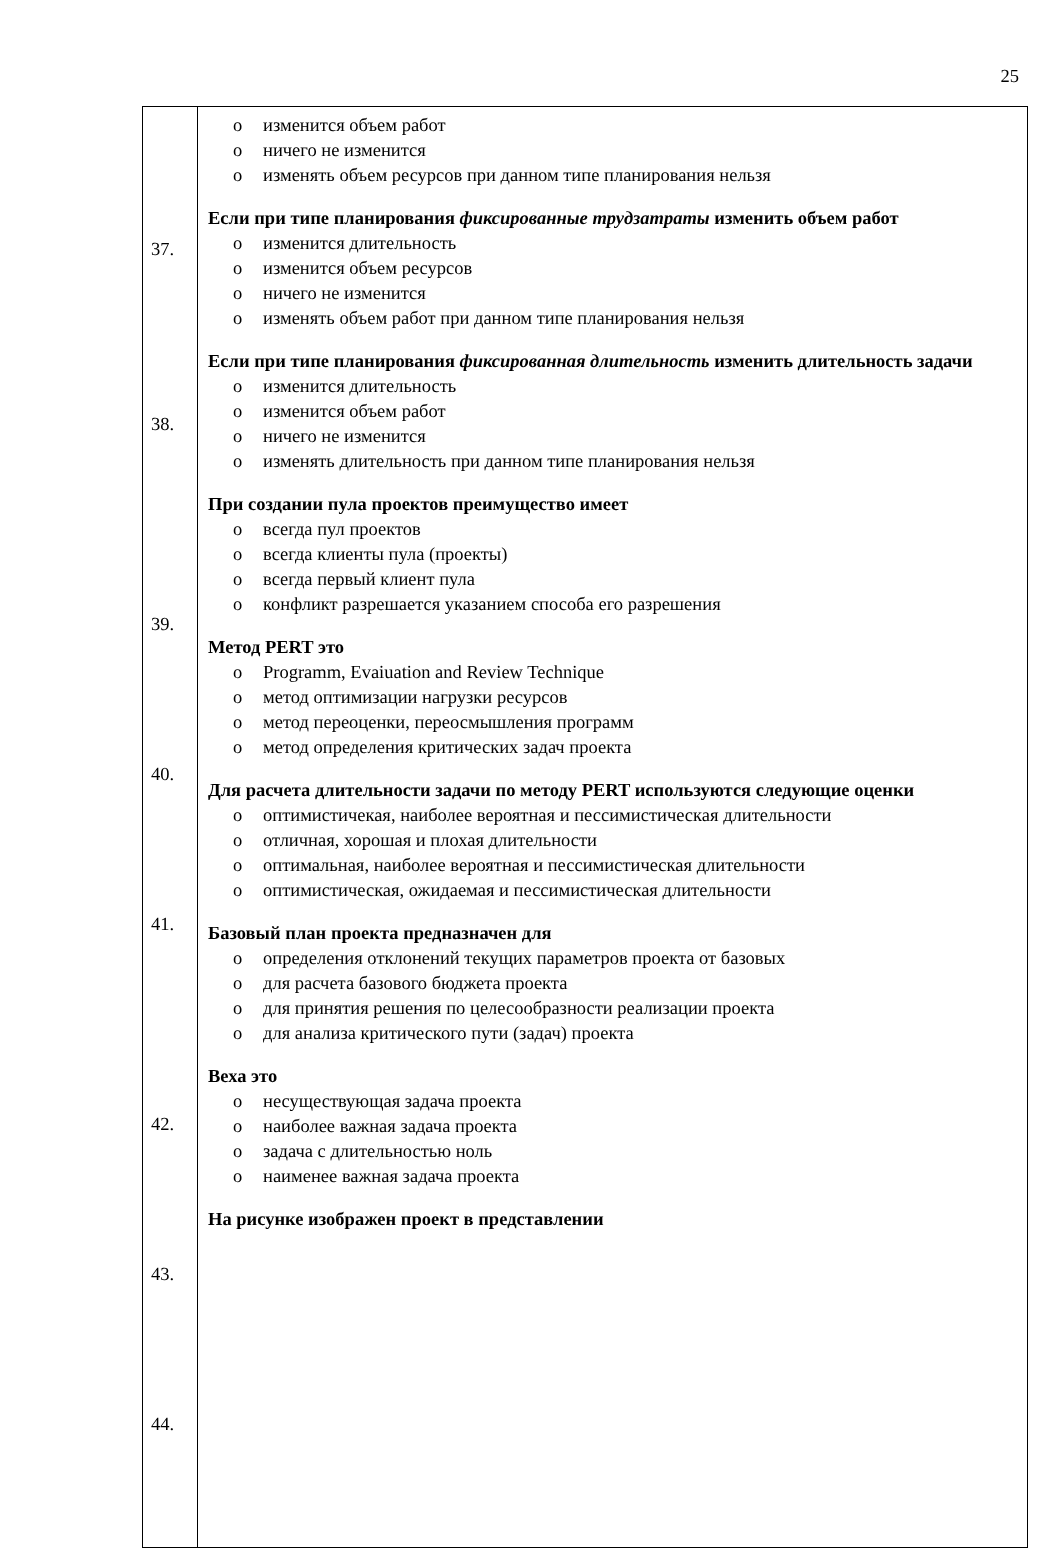25
| 37. 38. 39. 40. 41. 42. 43. 44. | изменится объем работ ничего не изменится изменять объем ресурсов при данном типе планирования нельзя Если при типе планирования фиксированные трудзатраты изменить объем работ изменится длительность изменится объем ресурсов ничего не изменится изменять объем работ при данном типе планирования нельзя Если при типе планирования фиксированная длительность изменить длительность задачи изменится длительность изменится объем работ ничего не изменится изменять длительность при данном типе планирования нельзя При создании пула проектов преимущество имеет всегда пул проектов всегда клиенты пула (проекты) всегда первый клиент пула конфликт разрешается указанием способа его разрешения Метод PERT это Programm, Evaiuation and Review Technique метод оптимизации нагрузки ресурсов метод переоценки, переосмышления программ метод определения критических задач проекта Для расчета длительности задачи по методу PERT используются следующие оценки оптимистичекая, наиболее вероятная и пессимистическая длительности отличная, хорошая и плохая длительности оптимальная, наиболее вероятная и пессимистическая длительности оптимистическая, ожидаемая и пессимистическая длительности Базовый план проекта предназначен для определения отклонений текущих параметров проекта от базовых для расчета базового бюджета проекта для принятия решения по целесообразности реализации проекта для анализа критического пути (задач) проекта Веха это несуществующая задача проекта наиболее важная задача проекта задача с длительностью ноль наименее важная задача проекта На рисунке изображен проект в представлении |